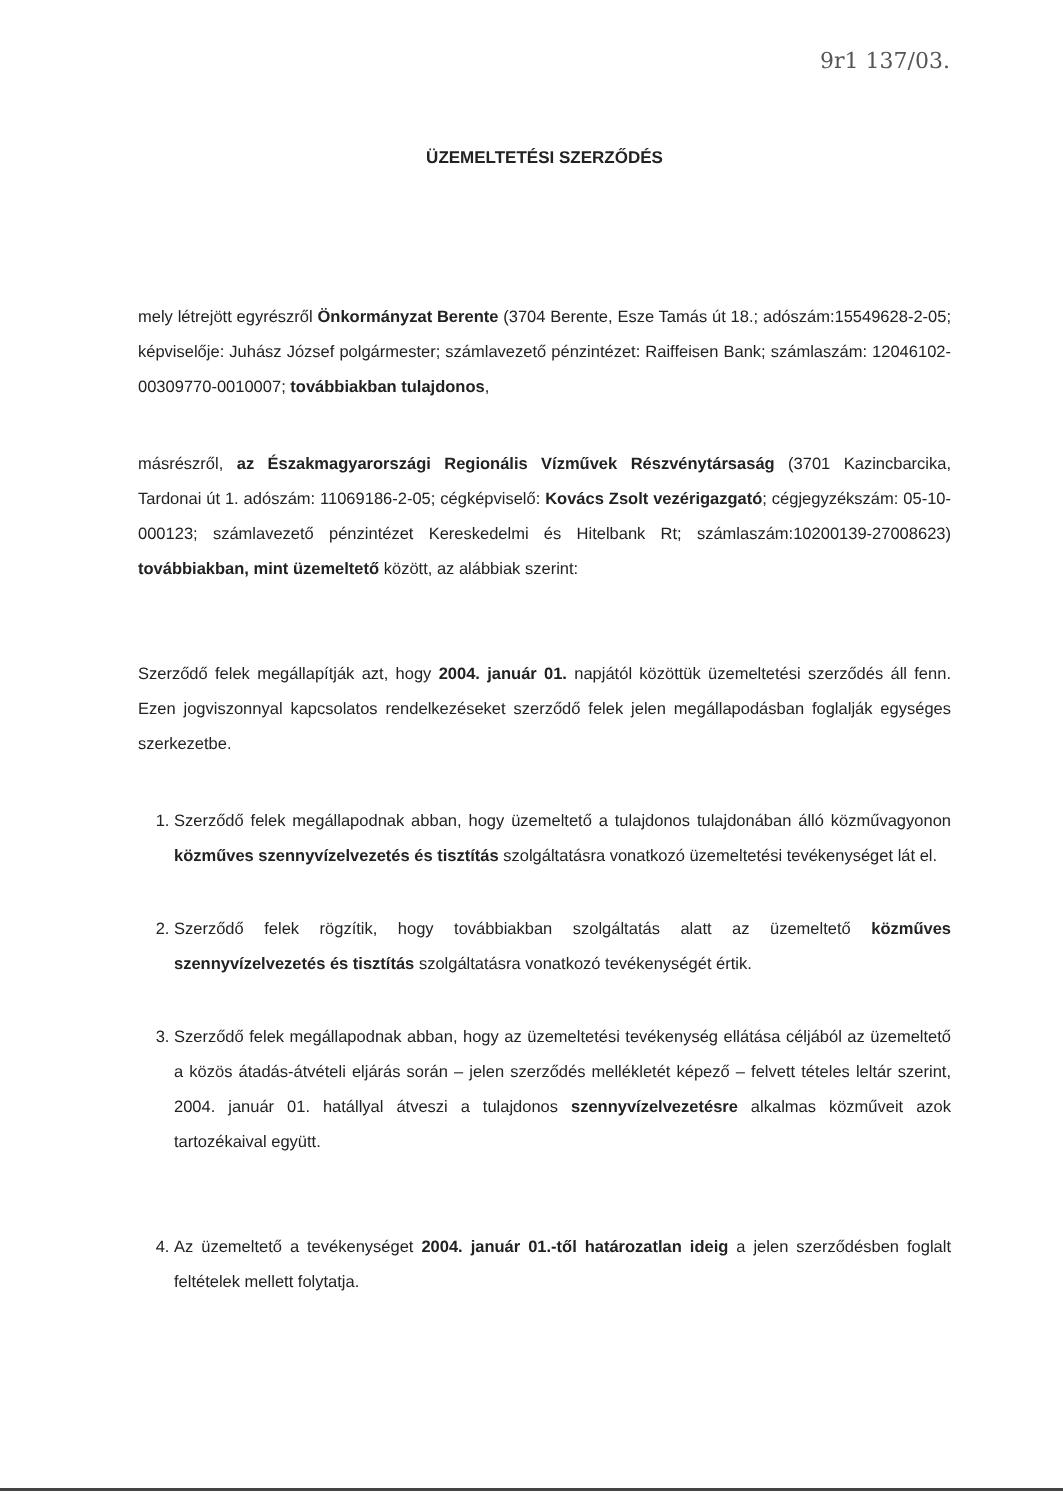9r1 137/03.
ÜZEMELTETÉSI SZERZŐDÉS
mely létrejött egyrészről Önkormányzat Berente (3704 Berente, Esze Tamás út 18.; adószám:15549628-2-05; képviselője: Juhász József polgármester; számlavezető pénzintézet: Raiffeisen Bank; számlaszám: 12046102-00309770-0010007; továbbiakban tulajdonos,
másrészről, az Északmagyarországi Regionális Vízművek Részvénytársaság (3701 Kazincbarcika, Tardonai út 1. adószám: 11069186-2-05; cégképviselő: Kovács Zsolt vezérigazgató; cégjegyzékszám: 05-10-000123; számlavezető pénzintézet Kereskedelmi és Hitelbank Rt; számlaszám:10200139-27008623) továbbiakban, mint üzemeltető között, az alábbiak szerint:
Szerződő felek megállapítják azt, hogy 2004. január 01. napjától közöttük üzemeltetési szerződés áll fenn. Ezen jogviszonnyal kapcsolatos rendelkezéseket szerződő felek jelen megállapodásban foglalják egységes szerkezetbe.
1. Szerződő felek megállapodnak abban, hogy üzemeltető a tulajdonos tulajdonában álló közművagyonon közműves szennyvízelvezetés és tisztítás szolgáltatásra vonatkozó üzemeltetési tevékenységet lát el.
2. Szerződő felek rögzítik, hogy továbbiakban szolgáltatás alatt az üzemeltető közműves szennyvízelvezetés és tisztítás szolgáltatásra vonatkozó tevékenységét értik.
3. Szerződő felek megállapodnak abban, hogy az üzemeltetési tevékenység ellátása céljából az üzemeltető a közös átadás-átvételi eljárás során – jelen szerződés mellékletét képező – felvett tételes leltár szerint, 2004. január 01. hatállyal átveszi a tulajdonos szennyvízelvezetésre alkalmas közműveit azok tartozékaival együtt.
4. Az üzemeltető a tevékenységet 2004. január 01.-től határozatlan ideig a jelen szerződésben foglalt feltételek mellett folytatja.